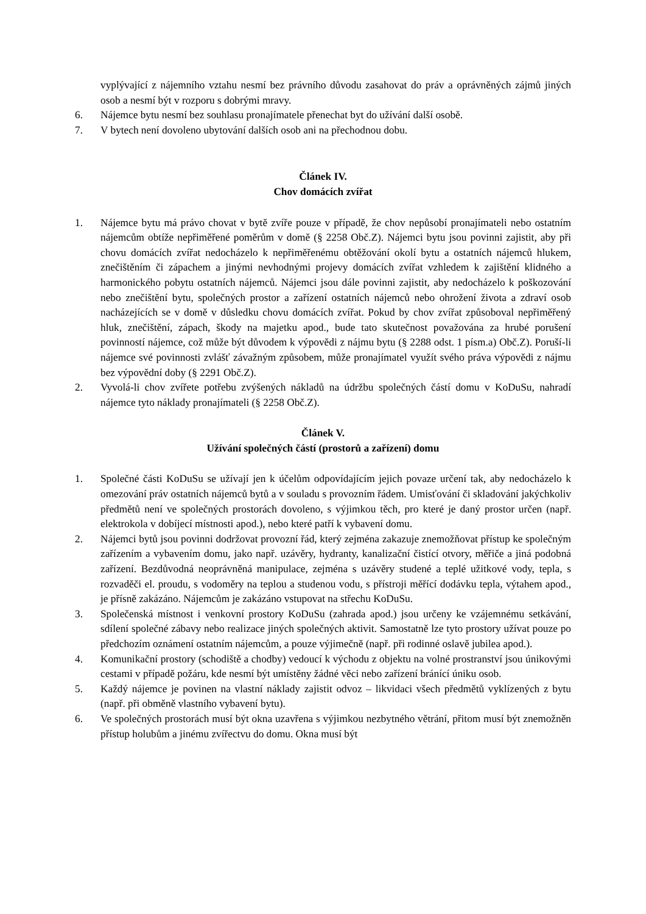vyplývající z nájemního vztahu nesmí bez právního důvodu zasahovat do práv a oprávněných zájmů jiných osob a nesmí být v rozporu s dobrými mravy.
6. Nájemce bytu nesmí bez souhlasu pronajímatele přenechat byt do užívání další osobě.
7. V bytech není dovoleno ubytování dalších osob ani na přechodnou dobu.
Článek IV.
Chov domácích zvířat
1. Nájemce bytu má právo chovat v bytě zvíře pouze v případě, že chov nepůsobí pronajímateli nebo ostatním nájemcům obtíže nepřiměřené poměrům v domě (§ 2258 Obč.Z). Nájemci bytu jsou povinni zajistit, aby při chovu domácích zvířat nedocházelo k nepřiměřenému obtěžování okolí bytu a ostatních nájemců hlukem, znečištěním či zápachem a jinými nevhodnými projevy domácích zvířat vzhledem k zajištění klidného a harmonického pobytu ostatních nájemců. Nájemci jsou dále povinni zajistit, aby nedocházelo k poškozování nebo znečištění bytu, společných prostor a zařízení ostatních nájemců nebo ohrožení života a zdraví osob nacházejících se v domě v důsledku chovu domácích zvířat. Pokud by chov zvířat způsoboval nepřiměřený hluk, znečištění, zápach, škody na majetku apod., bude tato skutečnost považována za hrubé porušení povinností nájemce, což může být důvodem k výpovědi z nájmu bytu (§ 2288 odst. 1 písm.a) Obč.Z). Poruší-li nájemce své povinnosti zvlášť závažným způsobem, může pronajímatel využít svého práva výpovědi z nájmu bez výpovědní doby (§ 2291 Obč.Z).
2. Vyvolá-li chov zvířete potřebu zvýšených nákladů na údržbu společných částí domu v KoDuSu, nahradí nájemce tyto náklady pronajímateli (§ 2258 Obč.Z).
Článek V.
Užívání společných částí (prostorů a zařízení) domu
1. Společné části KoDuSu se užívají jen k účelům odpovídajícím jejich povaze určení tak, aby nedocházelo k omezování práv ostatních nájemců bytů a v souladu s provozním řádem. Umisťování či skladování jakýchkoliv předmětů není ve společných prostorách dovoleno, s výjimkou těch, pro které je daný prostor určen (např. elektrokola v dobíjecí místnosti apod.), nebo které patří k vybavení domu.
2. Nájemci bytů jsou povinni dodržovat provozní řád, který zejména zakazuje znemožňovat přístup ke společným zařízením a vybavením domu, jako např. uzávěry, hydranty, kanalizační čistící otvory, měřiče a jiná podobná zařízení. Bezdůvodná neoprávněná manipulace, zejména s uzávěry studené a teplé užitkové vody, tepla, s rozvaděči el. proudu, s vodoměry na teplou a studenou vodu, s přístroji měřící dodávku tepla, výtahem apod., je přísně zakázáno. Nájemcům je zakázáno vstupovat na střechu KoDuSu.
3. Společenská místnost i venkovní prostory KoDuSu (zahrada apod.) jsou určeny ke vzájemnému setkávání, sdílení společné zábavy nebo realizace jiných společných aktivit. Samostatně lze tyto prostory užívat pouze po předchozím oznámení ostatním nájemcům, a pouze výjimečně (např. při rodinné oslavě jubilea apod.).
4. Komunikační prostory (schodiště a chodby) vedoucí k východu z objektu na volné prostranství jsou únikovými cestami v případě požáru, kde nesmí být umístěny žádné věci nebo zařízení bránící úniku osob.
5. Každý nájemce je povinen na vlastní náklady zajistit odvoz – likvidaci všech předmětů vyklízených z bytu (např. při obměně vlastního vybavení bytu).
6. Ve společných prostorách musí být okna uzavřena s výjimkou nezbytného větrání, přitom musí být znemožněn přístup holubům a jinému zvířectvu do domu. Okna musí být